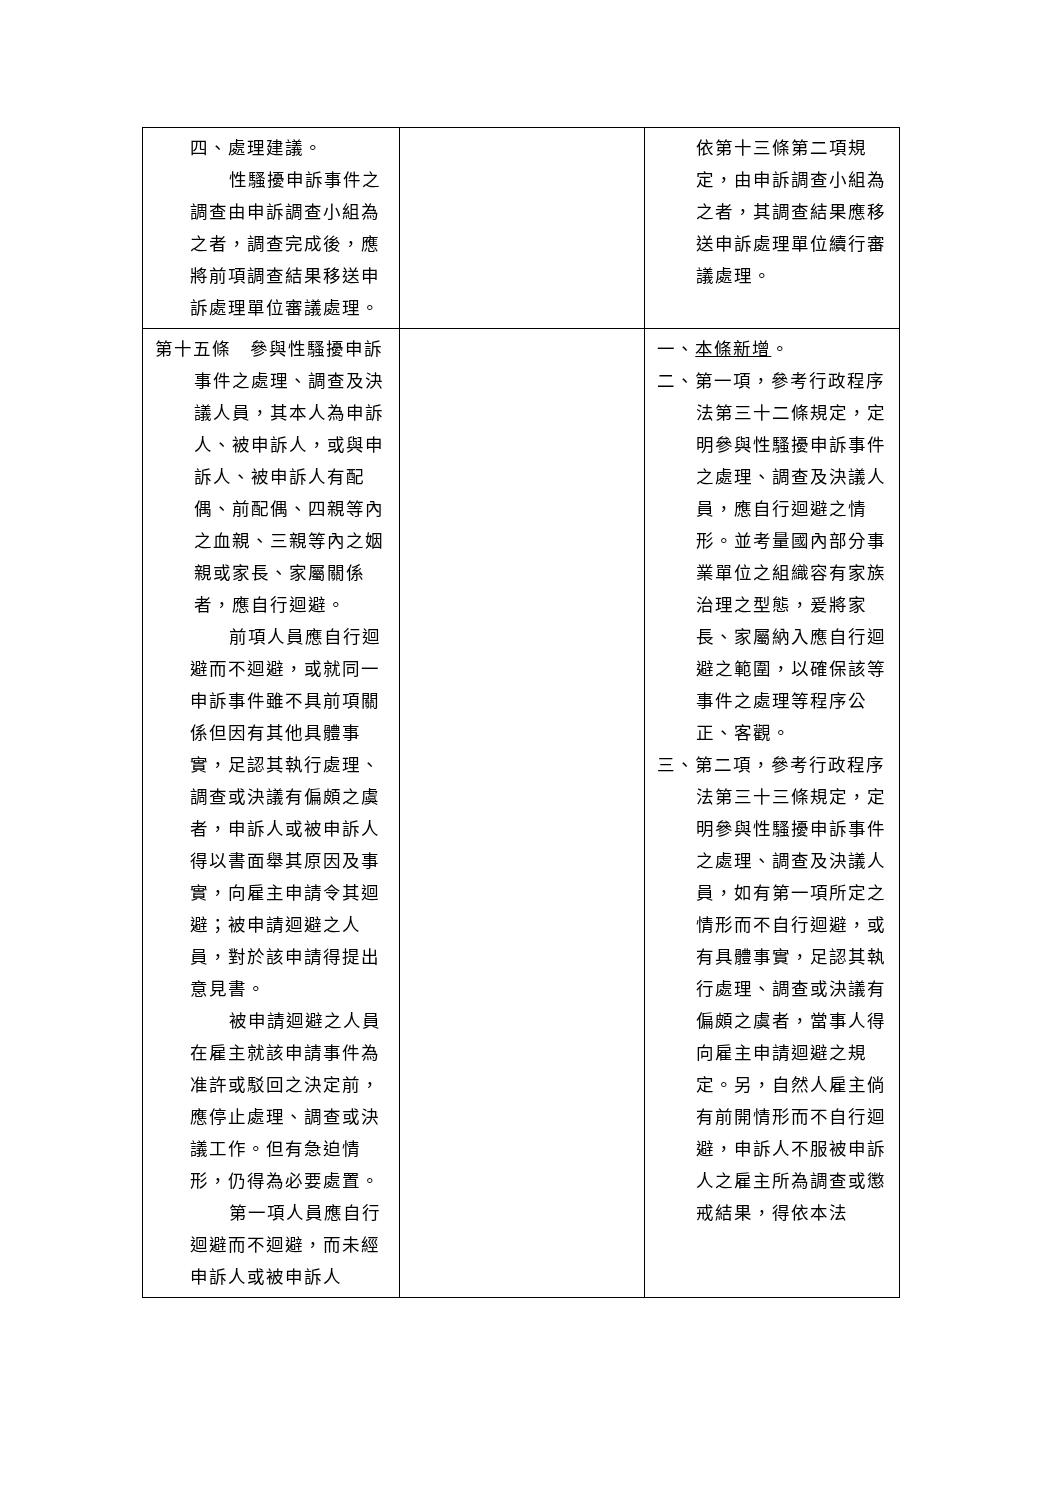| 四、處理建議。 性騷擾申訴事件之調查由申訴調查小組為之者，調查完成後，應將前項調查結果移送申訴處理單位審議處理。 | | 依第十三條第二項規定，由申訴調查小組為之者，其調查結果應移送申訴處理單位續行審議處理。 |
| 第十五條 參與性騷擾申訴事件之處理、調查及決議人員，其本人為申訴人、被申訴人，或與申訴人、被申訴人有配偶、前配偶、四親等內之血親、三親等內之姻親或家長、家屬關係者，應自行迴避。 前項人員應自行迴避而不迴避，或就同一申訴事件雖不具前項關係但因有其他具體事實，足認其執行處理、調查或決議有偏頗之虞者，申訴人或被申訴人得以書面舉其原因及事實，向雇主申請令其迴避；被申請迴避之人員，對於該申請得提出意見書。 被申請迴避之人員在雇主就該申請事件為准許或駁回之決定前，應停止處理、調查或決議工作。但有急迫情形，仍得為必要處置。 第一項人員應自行迴避而不迴避，而未經申訴人或被申訴人 | | 一、 本條新增 。 二、第一項，參考行政程序法第三十二條規定，定明參與性騷擾申訴事件之處理、調查及決議人員，應自行迴避之情形。並考量國內部分事業單位之組織容有家族治理之型態，爰將家長、家屬納入應自行迴避之範圍，以確保該等事件之處理等程序公正、客觀。 三、第二項，參考行政程序法第三十三條規定，定明參與性騷擾申訴事件之處理、調查及決議人員，如有第一項所定之情形而不自行迴避，或有具體事實，足認其執行處理、調查或決議有偏頗之虞者，當事人得向雇主申請迴避之規定。另，自然人雇主倘有前開情形而不自行迴避，申訴人不服被申訴人之雇主所為調查或懲戒結果，得依本法 |